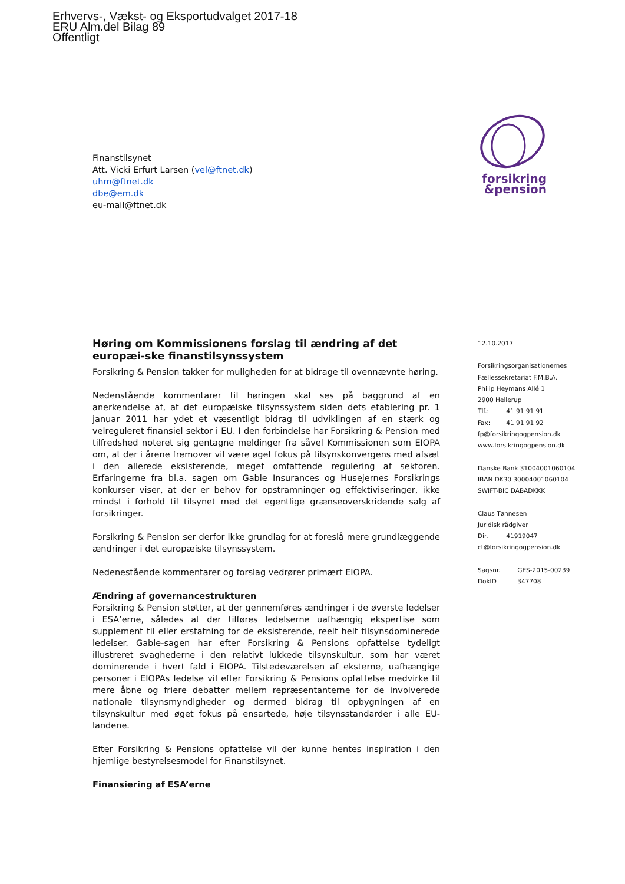Erhvervs-, Vækst- og Eksportudvalget 2017-18
ERU Alm.del Bilag 89
Offentligt
Finanstilsynet
Att. Vicki Erfurt Larsen (vel@ftnet.dk)
uhm@ftnet.dk
dbe@em.dk
eu-mail@ftnet.dk
forsikring
&pension
Høring om Kommissionens forslag til ændring af det europæi-ske finanstilsynssystem
Forsikring & Pension takker for muligheden for at bidrage til ovennævnte høring.
Nedenstående kommentarer til høringen skal ses på baggrund af en anerkendelse af, at det europæiske tilsynssystem siden dets etablering pr. 1 januar 2011 har ydet et væsentligt bidrag til udviklingen af en stærk og velreguleret finansiel sektor i EU. I den forbindelse har Forsikring & Pension med tilfredshed noteret sig gentagne meldinger fra såvel Kommissionen som EIOPA om, at der i årene fremover vil være øget fokus på tilsynskonvergens med afsæt i den allerede eksisterende, meget omfattende regulering af sektoren. Erfaringerne fra bl.a. sagen om Gable Insurances og Husejernes Forsikrings konkurser viser, at der er behov for opstramninger og effektiviseringer, ikke mindst i forhold til tilsynet med det egentlige grænseoverskridende salg af forsikringer.
Forsikring & Pension ser derfor ikke grundlag for at foreslå mere grundlæggende ændringer i det europæiske tilsynssystem.
Nedenestående kommentarer og forslag vedrører primært EIOPA.
Ændring af governancestrukturen
Forsikring & Pension støtter, at der gennemføres ændringer i de øverste ledelser i ESA’erne, således at der tilføres ledelserne uafhængig ekspertise som supplement til eller erstatning for de eksisterende, reelt helt tilsynsdominerede ledelser. Gable-sagen har efter Forsikring & Pensions opfattelse tydeligt illustreret svaghederne i den relativt lukkede tilsynskultur, som har været dominerende i hvert fald i EIOPA. Tilstedeværelsen af eksterne, uafhængige personer i EIOPAs ledelse vil efter Forsikring & Pensions opfattelse medvirke til mere åbne og friere debatter mellem repræsentanterne for de involverede nationale tilsynsmyndigheder og dermed bidrag til opbygningen af en tilsynskultur med øget fokus på ensartede, høje tilsynsstandarder i alle EU-landene.
Efter Forsikring & Pensions opfattelse vil der kunne hentes inspiration i den hjemlige bestyrelsesmodel for Finanstilsynet.
Finansiering af ESA’erne
12.10.2017
Forsikringsorganisationernes
Fællessekretariat F.M.B.A.
Philip Heymans Allé 1
2900 Hellerup
Tlf.: 41 91 91 91
Fax: 41 91 91 92
fp@forsikringogpension.dk
www.forsikringogpension.dk
Danske Bank 31004001060104
IBAN DK30 30004001060104
SWIFT-BIC DABADKKK
Claus Tønnesen
Juridisk rådgiver
Dir. 41919047
ct@forsikringogpension.dk
Sagsnr. GES-2015-00239
DokID 347708